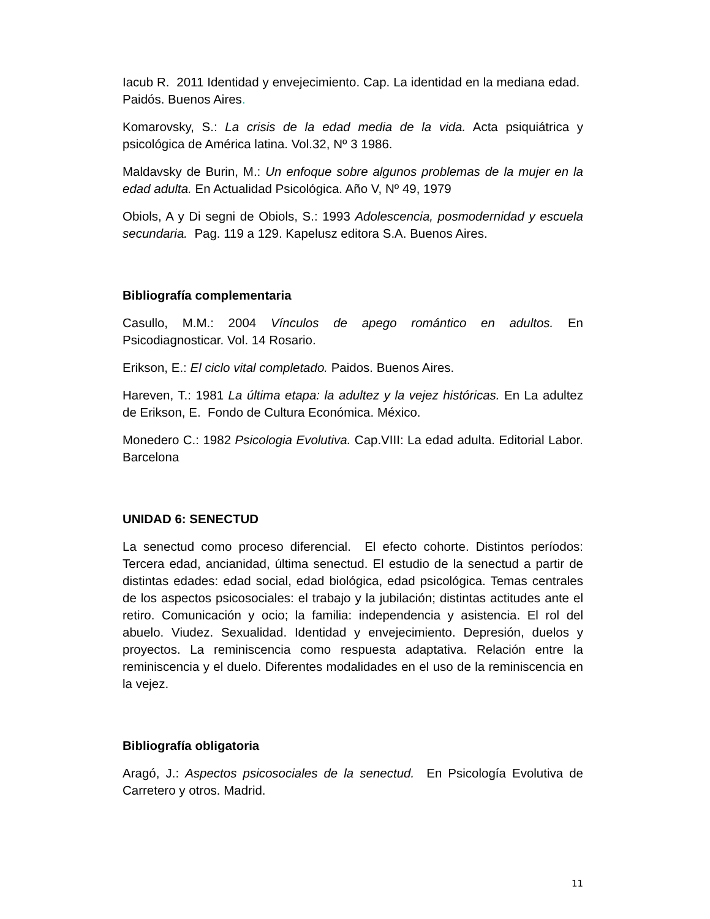Iacub R. 2011 Identidad y envejecimiento. Cap. La identidad en la mediana edad. Paidós. Buenos Aires.
Komarovsky, S.: La crisis de la edad media de la vida. Acta psiquiátrica y psicológica de América latina. Vol.32, Nº 3 1986.
Maldavsky de Burin, M.: Un enfoque sobre algunos problemas de la mujer en la edad adulta. En Actualidad Psicológica. Año V, Nº 49, 1979
Obiols, A y Di segni de Obiols, S.: 1993 Adolescencia, posmodernidad y escuela secundaria. Pag. 119 a 129. Kapelusz editora S.A. Buenos Aires.
Bibliografía complementaria
Casullo, M.M.: 2004 Vínculos de apego romántico en adultos. En Psicodiagnosticar. Vol. 14 Rosario.
Erikson, E.: El ciclo vital completado. Paidos. Buenos Aires.
Hareven, T.: 1981 La última etapa: la adultez y la vejez históricas. En La adultez de Erikson, E. Fondo de Cultura Económica. México.
Monedero C.: 1982 Psicologia Evolutiva. Cap.VIII: La edad adulta. Editorial Labor. Barcelona
UNIDAD 6: SENECTUD
La senectud como proceso diferencial. El efecto cohorte. Distintos períodos: Tercera edad, ancianidad, última senectud. El estudio de la senectud a partir de distintas edades: edad social, edad biológica, edad psicológica. Temas centrales de los aspectos psicosociales: el trabajo y la jubilación; distintas actitudes ante el retiro. Comunicación y ocio; la familia: independencia y asistencia. El rol del abuelo. Viudez. Sexualidad. Identidad y envejecimiento. Depresión, duelos y proyectos. La reminiscencia como respuesta adaptativa. Relación entre la reminiscencia y el duelo. Diferentes modalidades en el uso de la reminiscencia en la vejez.
Bibliografía obligatoria
Aragó, J.: Aspectos psicosociales de la senectud. En Psicología Evolutiva de Carretero y otros. Madrid.
11